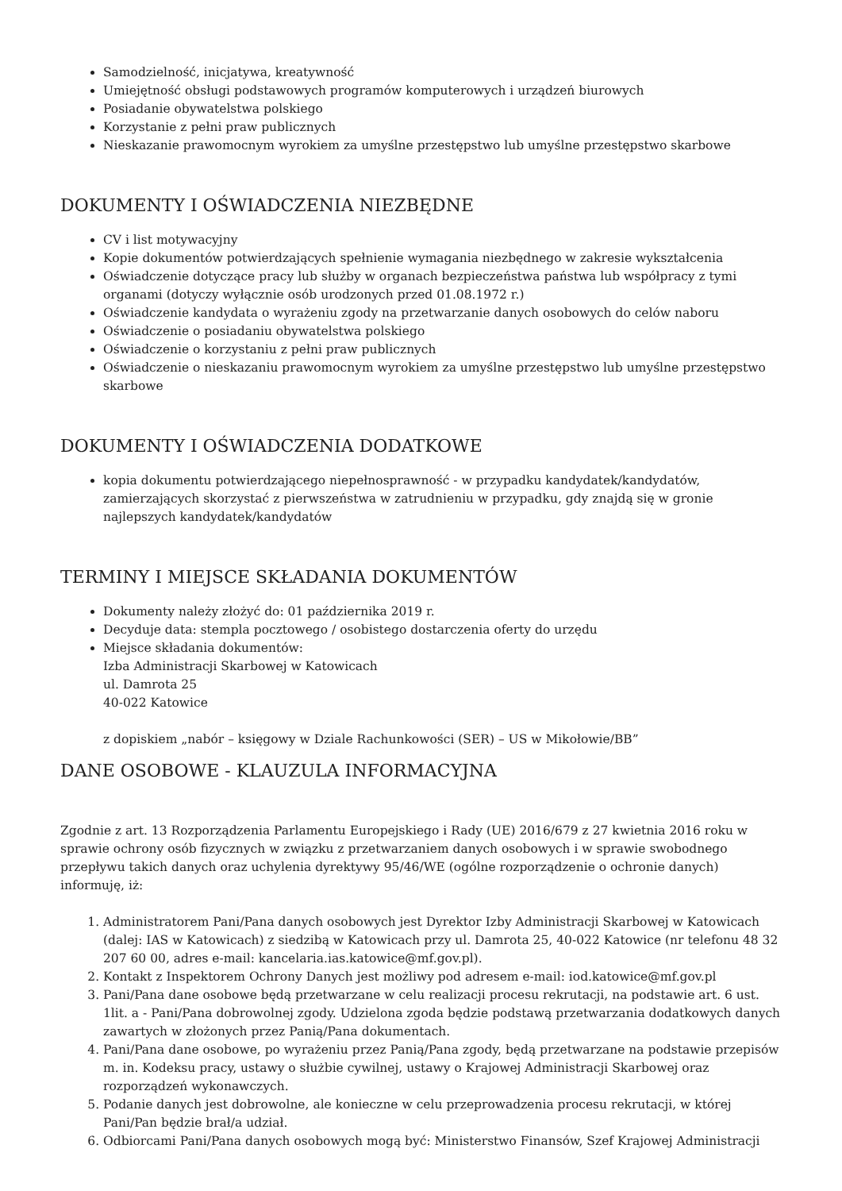Samodzielność, inicjatywa, kreatywność
Umiejętność obsługi podstawowych programów komputerowych i urządzeń biurowych
Posiadanie obywatelstwa polskiego
Korzystanie z pełni praw publicznych
Nieskazanie prawomocnym wyrokiem za umyślne przestępstwo lub umyślne przestępstwo skarbowe
DOKUMENTY I OŚWIADCZENIA NIEZBĘDNE
CV i list motywacyjny
Kopie dokumentów potwierdzających spełnienie wymagania niezbędnego w zakresie wykształcenia
Oświadczenie dotyczące pracy lub służby w organach bezpieczeństwa państwa lub współpracy z tymi organami (dotyczy wyłącznie osób urodzonych przed 01.08.1972 r.)
Oświadczenie kandydata o wyrażeniu zgody na przetwarzanie danych osobowych do celów naboru
Oświadczenie o posiadaniu obywatelstwa polskiego
Oświadczenie o korzystaniu z pełni praw publicznych
Oświadczenie o nieskazaniu prawomocnym wyrokiem za umyślne przestępstwo lub umyślne przestępstwo skarbowe
DOKUMENTY I OŚWIADCZENIA DODATKOWE
kopia dokumentu potwierdzającego niepełnosprawność - w przypadku kandydatek/kandydatów, zamierzających skorzystać z pierwszeństwa w zatrudnieniu w przypadku, gdy znajdą się w gronie najlepszych kandydatek/kandydatów
TERMINY I MIEJSCE SKŁADANIA DOKUMENTÓW
Dokumenty należy złożyć do: 01 października 2019 r.
Decyduje data: stempla pocztowego / osobistego dostarczenia oferty do urzędu
Miejsce składania dokumentów:
Izba Administracji Skarbowej w Katowicach
ul. Damrota 25
40-022 Katowice
z dopiskiem „nabór – księgowy w Dziale Rachunkowości (SER) – US w Mikołowie/BB”
DANE OSOBOWE - KLAUZULA INFORMACYJNA
Zgodnie z art. 13 Rozporządzenia Parlamentu Europejskiego i Rady (UE) 2016/679 z 27 kwietnia 2016 roku w sprawie ochrony osób fizycznych w związku z przetwarzaniem danych osobowych i w sprawie swobodnego przepływu takich danych oraz uchylenia dyrektywy 95/46/WE (ogólne rozporządzenie o ochronie danych) informuję, iż:
1. Administratorem Pani/Pana danych osobowych jest Dyrektor Izby Administracji Skarbowej w Katowicach (dalej: IAS w Katowicach) z siedzibą w Katowicach przy ul. Damrota 25, 40-022 Katowice (nr telefonu 48 32 207 60 00, adres e-mail: kancelaria.ias.katowice@mf.gov.pl).
2. Kontakt z Inspektorem Ochrony Danych jest możliwy pod adresem e-mail: iod.katowice@mf.gov.pl
3. Pani/Pana dane osobowe będą przetwarzane w celu realizacji procesu rekrutacji, na podstawie art. 6 ust. 1lit. a - Pani/Pana dobrowolnej zgody. Udzielona zgoda będzie podstawą przetwarzania dodatkowych danych zawartych w złożonych przez Panią/Pana dokumentach.
4. Pani/Pana dane osobowe, po wyrażeniu przez Panią/Pana zgody, będą przetwarzane na podstawie przepisów m. in. Kodeksu pracy, ustawy o służbie cywilnej, ustawy o Krajowej Administracji Skarbowej oraz rozporządzeń wykonawczych.
5. Podanie danych jest dobrowolne, ale konieczne w celu przeprowadzenia procesu rekrutacji, w której Pani/Pan będzie brał/a udział.
6. Odbiorcami Pani/Pana danych osobowych mogą być: Ministerstwo Finansów, Szef Krajowej Administracji